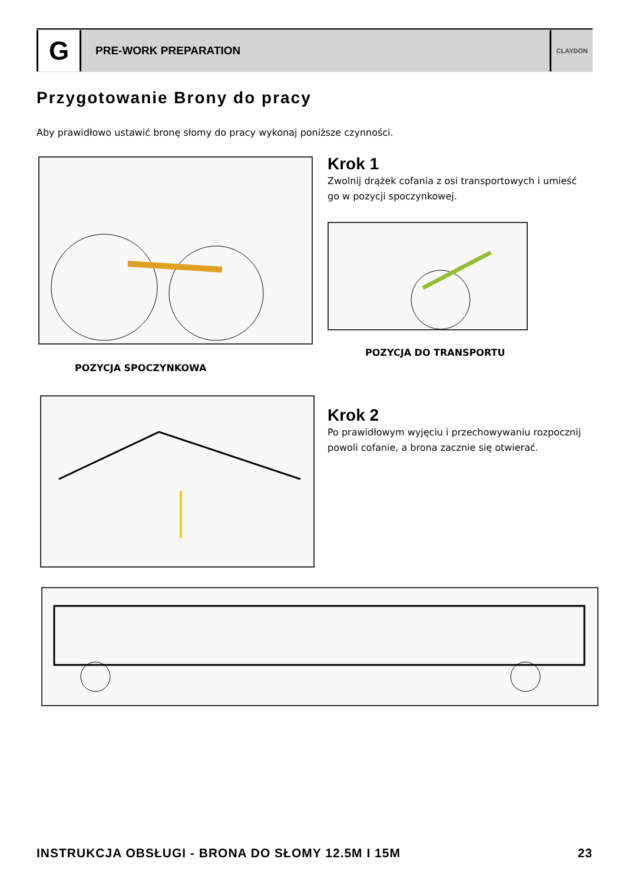G
PRE-WORK PREPARATION
CLAYDON
Przygotowanie Brony do pracy
Aby prawidłowo ustawić bronę słomy do pracy wykonaj poniższe czynności.
Krok 1
Zwolnij drążek cofania z osi transportowych i umieść go w pozycji spoczynkowej.
POZYCJA DO TRANSPORTU
POZYCJA SPOCZYNKOWA
Krok 2
Po prawidłowym wyjęciu i przechowywaniu rozpocznij powoli cofanie, a brona zacznie się otwierać.
INSTRUKCJA OBSŁUGI - BRONA DO SŁOMY 12.5M I 15M 23